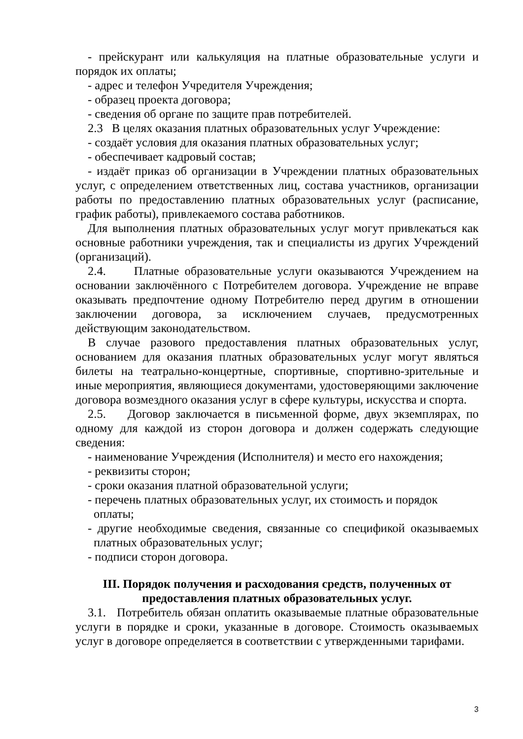- прейскурант или калькуляция на платные образовательные услуги и порядок их оплаты;
- адрес и телефон Учредителя Учреждения;
- образец проекта договора;
- сведения об органе по защите прав потребителей.
2.3 В целях оказания платных образовательных услуг Учреждение:
- создаёт условия для оказания платных образовательных услуг;
- обеспечивает кадровый состав;
- издаёт приказ об организации в Учреждении платных образовательных услуг, с определением ответственных лиц, состава участников, организации работы по предоставлению платных образовательных услуг (расписание, график работы), привлекаемого состава работников.
Для выполнения платных образовательных услуг могут привлекаться как основные работники учреждения, так и специалисты из других Учреждений (организаций).
2.4. Платные образовательные услуги оказываются Учреждением на основании заключённого с Потребителем договора. Учреждение не вправе оказывать предпочтение одному Потребителю перед другим в отношении заключении договора, за исключением случаев, предусмотренных действующим законодательством.
В случае разового предоставления платных образовательных услуг, основанием для оказания платных образовательных услуг могут являться билеты на театрально-концертные, спортивные, спортивно-зрительные и иные мероприятия, являющиеся документами, удостоверяющими заключение договора возмездного оказания услуг в сфере культуры, искусства и спорта.
2.5. Договор заключается в письменной форме, двух экземплярах, по одному для каждой из сторон договора и должен содержать следующие сведения:
- наименование Учреждения (Исполнителя) и место его нахождения;
- реквизиты сторон;
- сроки оказания платной образовательной услуги;
- перечень платных образовательных услуг, их стоимость и порядок оплаты;
- другие необходимые сведения, связанные со спецификой оказываемых платных образовательных услуг;
- подписи сторон договора.
III. Порядок получения и расходования средств, полученных от
предоставления платных образовательных услуг.
3.1. Потребитель обязан оплатить оказываемые платные образовательные услуги в порядке и сроки, указанные в договоре. Стоимость оказываемых услуг в договоре определяется в соответствии с утвержденными тарифами.
3